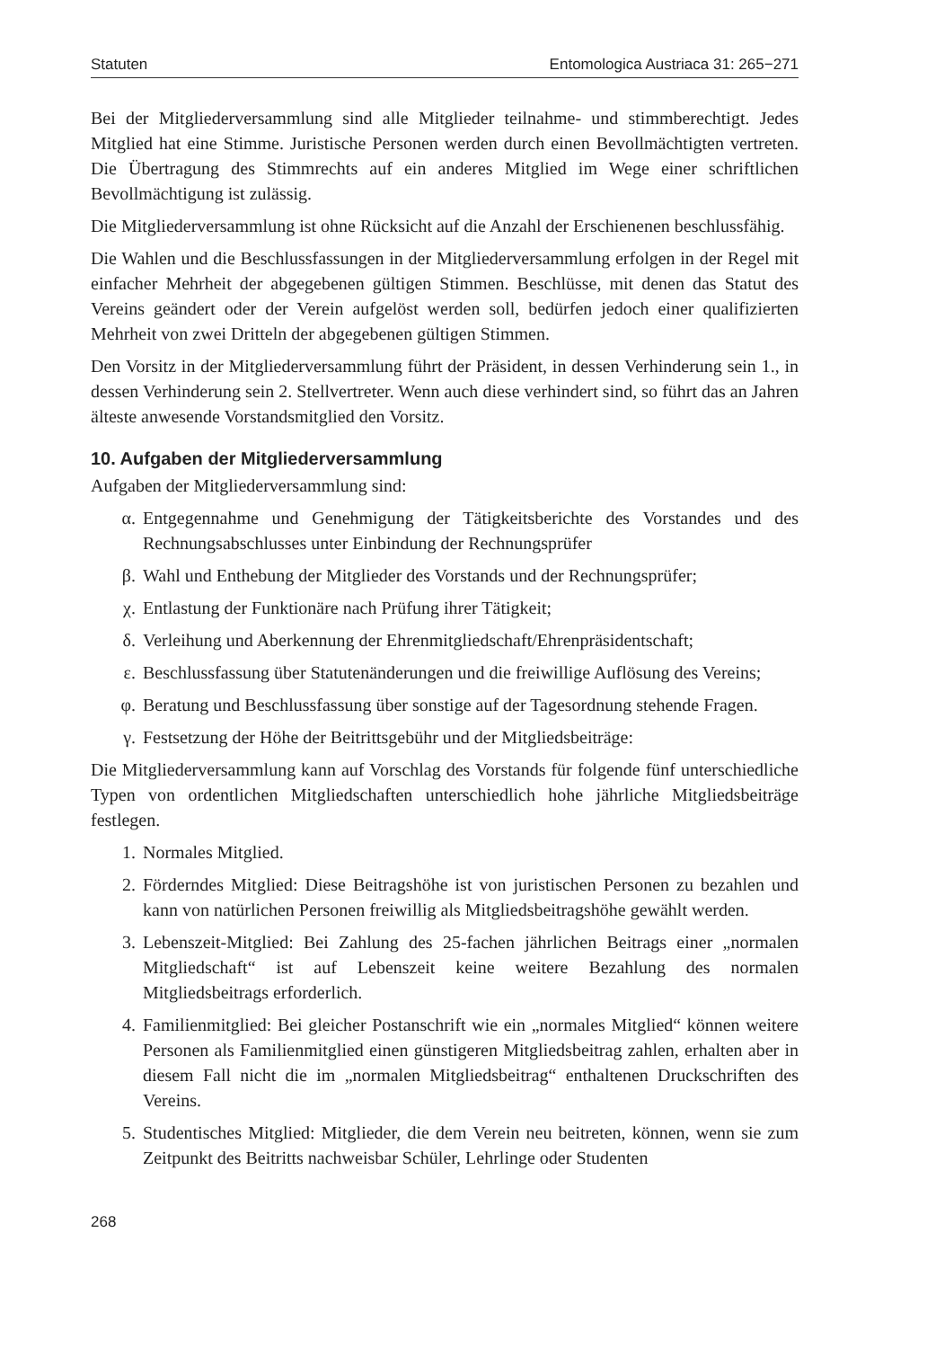Statuten Entomologica Austriaca 31: 265−271
Bei der Mitgliederversammlung sind alle Mitglieder teilnahme- und stimmberechtigt. Jedes Mitglied hat eine Stimme. Juristische Personen werden durch einen Bevollmächtigten vertreten. Die Übertragung des Stimmrechts auf ein anderes Mitglied im Wege einer schriftlichen Bevollmächtigung ist zulässig.
Die Mitgliederversammlung ist ohne Rücksicht auf die Anzahl der Erschienenen beschlussfähig.
Die Wahlen und die Beschlussfassungen in der Mitgliederversammlung erfolgen in der Regel mit einfacher Mehrheit der abgegebenen gültigen Stimmen. Beschlüsse, mit denen das Statut des Vereins geändert oder der Verein aufgelöst werden soll, bedürfen jedoch einer qualifizierten Mehrheit von zwei Dritteln der abgegebenen gültigen Stimmen.
Den Vorsitz in der Mitgliederversammlung führt der Präsident, in dessen Verhinderung sein 1., in dessen Verhinderung sein 2. Stellvertreter. Wenn auch diese verhindert sind, so führt das an Jahren älteste anwesende Vorstandsmitglied den Vorsitz.
10. Aufgaben der Mitgliederversammlung
Aufgaben der Mitgliederversammlung sind:
α. Entgegennahme und Genehmigung der Tätigkeitsberichte des Vorstandes und des Rechnungsabschlusses unter Einbindung der Rechnungsprüfer
β. Wahl und Enthebung der Mitglieder des Vorstands und der Rechnungsprüfer;
χ. Entlastung der Funktionäre nach Prüfung ihrer Tätigkeit;
δ. Verleihung und Aberkennung der Ehrenmitgliedschaft/Ehrenpräsidentschaft;
ε. Beschlussfassung über Statutenänderungen und die freiwillige Auflösung des Vereins;
φ. Beratung und Beschlussfassung über sonstige auf der Tagesordnung stehende Fragen.
γ. Festsetzung der Höhe der Beitrittsgebühr und der Mitgliedsbeiträge:
Die Mitgliederversammlung kann auf Vorschlag des Vorstands für folgende fünf unterschiedliche Typen von ordentlichen Mitgliedschaften unterschiedlich hohe jährliche Mitgliedsbeiträge festlegen.
1. Normales Mitglied.
2. Förderndes Mitglied: Diese Beitragshöhe ist von juristischen Personen zu bezahlen und kann von natürlichen Personen freiwillig als Mitgliedsbeitragshöhe gewählt werden.
3. Lebenszeit-Mitglied: Bei Zahlung des 25-fachen jährlichen Beitrags einer „normalen Mitgliedschaft“ ist auf Lebenszeit keine weitere Bezahlung des normalen Mitgliedsbeitrags erforderlich.
4. Familienmitglied: Bei gleicher Postanschrift wie ein „normales Mitglied“ können weitere Personen als Familienmitglied einen günstigeren Mitgliedsbeitrag zahlen, erhalten aber in diesem Fall nicht die im „normalen Mitgliedsbeitrag“ enthaltenen Druckschriften des Vereins.
5. Studentisches Mitglied: Mitglieder, die dem Verein neu beitreten, können, wenn sie zum Zeitpunkt des Beitritts nachweisbar Schüler, Lehrlinge oder Studenten
268